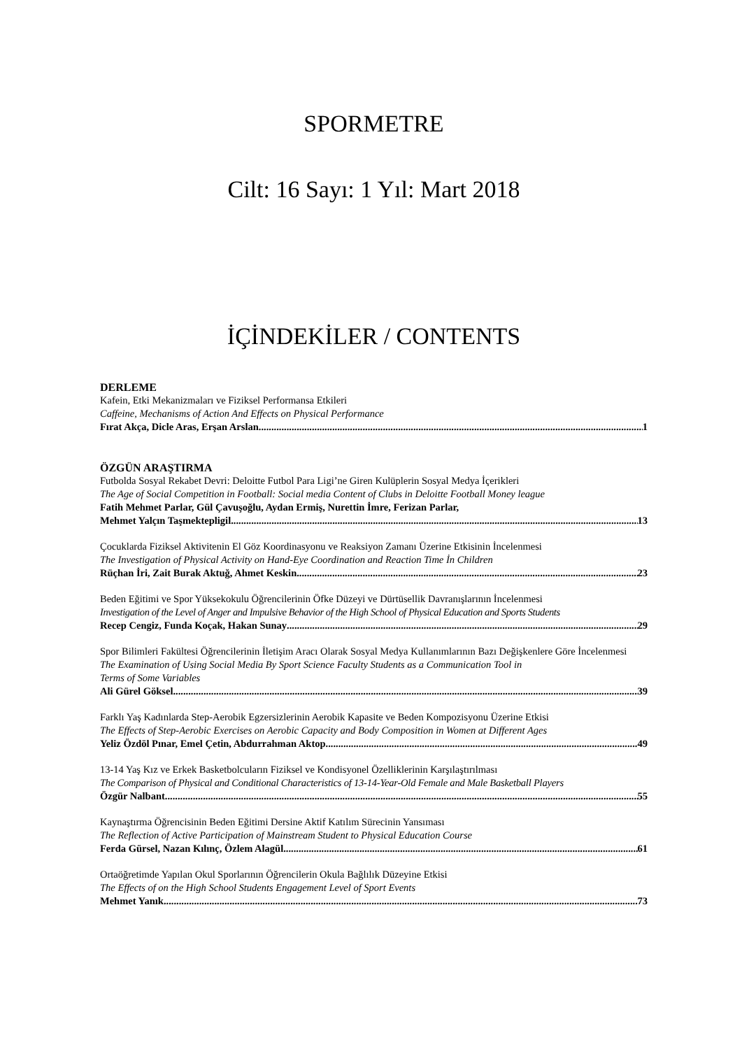SPORMETRE
Cilt: 16 Sayı: 1 Yıl: Mart 2018
İÇİNDEKİLER / CONTENTS
DERLEME
Kafein, Etki Mekanizmaları ve Fiziksel Performansa Etkileri
Caffeine, Mechanisms of Action And Effects on Physical Performance
Fırat Akça, Dicle Aras, Erşan Arslan 1
ÖZGÜN ARAŞTIRMA
Futbolda Sosyal Rekabet Devri: Deloitte Futbol Para Ligi’ne Giren Kulüplerin Sosyal Medya İçerikleri
The Age of Social Competition in Football: Social media Content of Clubs in Deloitte Football Money league
Fatih Mehmet Parlar, Gül Çavuşoğlu, Aydan Ermiş, Nurettin İmre, Ferizan Parlar,
Mehmet Yalçın Taşmektepligil 13
Çocuklarda Fiziksel Aktivitenin El Göz Koordinasyonu ve Reaksiyon Zamanı Üzerine Etkisinin İncelenmesi
The Investigation of Physical Activity on Hand-Eye Coordination and Reaction Time İn Children
Rüçhan İri, Zait Burak Aktuğ, Ahmet Keskin 23
Beden Eğitimi ve Spor Yüksekokulu Öğrencilerinin Öfke Düzeyi ve Dürtüsellik Davranışlarının İncelenmesi
Investigation of the Level of Anger and Impulsive Behavior of the High School of Physical Education and Sports Students
Recep Cengiz, Funda Koçak, Hakan Sunay 29
Spor Bilimleri Fakültesi Öğrencilerinin İletişim Aracı Olarak Sosyal Medya Kullanımlarının Bazı Değişkenlere Göre İncelenmesi
The Examination of Using Social Media By Sport Science Faculty Students as a Communication Tool in
Terms of Some Variables
Ali Gürel Göksel 39
Farklı Yaş Kadınlarda Step-Aerobik Egzersizlerinin Aerobik Kapasite ve Beden Kompozisyonu Üzerine Etkisi
The Effects of Step-Aerobic Exercises on Aerobic Capacity and Body Composition in Women at Different Ages
Yeliz Özdöl Pınar, Emel Çetin, Abdurrahman Aktop 49
13-14 Yaş Kız ve Erkek Basketbolcuların Fiziksel ve Kondisyonel Özelliklerinin Karşılaştırılması
The Comparison of Physical and Conditional Characteristics of 13-14-Year-Old Female and Male Basketball Players
Özgür Nalbant 55
Kaynaştırma Öğrencisinin Beden Eğitimi Dersine Aktif Katılım Sürecinin Yansıması
The Reflection of Active Participation of Mainstream Student to Physical Education Course
Ferda Gürsel, Nazan Kılınç, Özlem Alagül 61
Ortaöğretimde Yapılan Okul Sporlarının Öğrencilerin Okula Bağlılık Düzeyine Etkisi
The Effects of on the High School Students Engagement Level of Sport Events
Mehmet Yanık 73